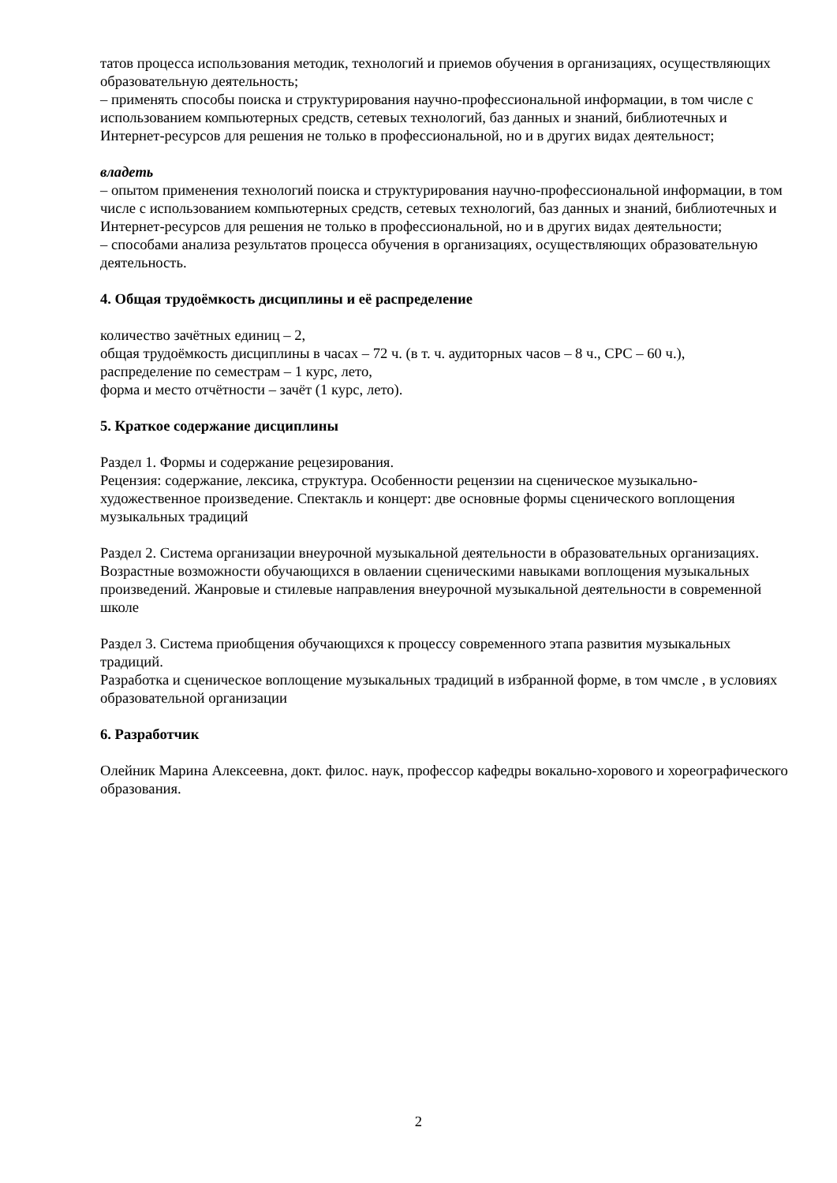татов процесса использования методик, технологий и приемов обучения в организациях, осуществляющих образовательную деятельность;
– применять способы поиска и структурирования научно-профессиональной информации, в том числе с использованием компьютерных средств, сетевых технологий, баз данных и знаний, библиотечных и Интернет-ресурсов для решения не только в профессиональной, но и в других видах деятельност;
владеть
– опытом применения технологий поиска и структурирования научно-профессиональной информации, в том числе с использованием компьютерных средств, сетевых технологий, баз данных и знаний, библиотечных и Интернет-ресурсов для решения не только в профессиональной, но и в других видах деятельности;
– способами анализа результатов процесса обучения в организациях, осуществляющих образовательную деятельность.
4. Общая трудоёмкость дисциплины и её распределение
количество зачётных единиц – 2,
общая трудоёмкость дисциплины в часах – 72 ч. (в т. ч. аудиторных часов – 8 ч., СРС – 60 ч.),
распределение по семестрам – 1 курс, лето,
форма и место отчётности – зачёт (1 курс, лето).
5. Краткое содержание дисциплины
Раздел 1. Формы и содержание рецезирования.
Рецензия: содержание, лексика, структура. Особенности рецензии на сценическое музыкально-художественное произведение. Спектакль и концерт: две основные формы сценического воплощения музыкальных традиций
Раздел 2. Система организации внеурочной музыкальной деятельности в образовательных организациях.
Возрастные возможности обучающихся в овлаении сценическими навыками воплощения музыкальных произведений. Жанровые и стилевые направления внеурочной музыкальной деятельности в современной школе
Раздел 3. Система приобщения обучающихся к процессу современного этапа развития музыкальных традиций.
Разработка и сценическое воплощение музыкальных традиций в избранной форме, в том чмсле , в условиях образовательной организации
6. Разработчик
Олейник Марина Алексеевна, докт. филос. наук, профессор кафедры вокально-хорового и хореографического образования.
2